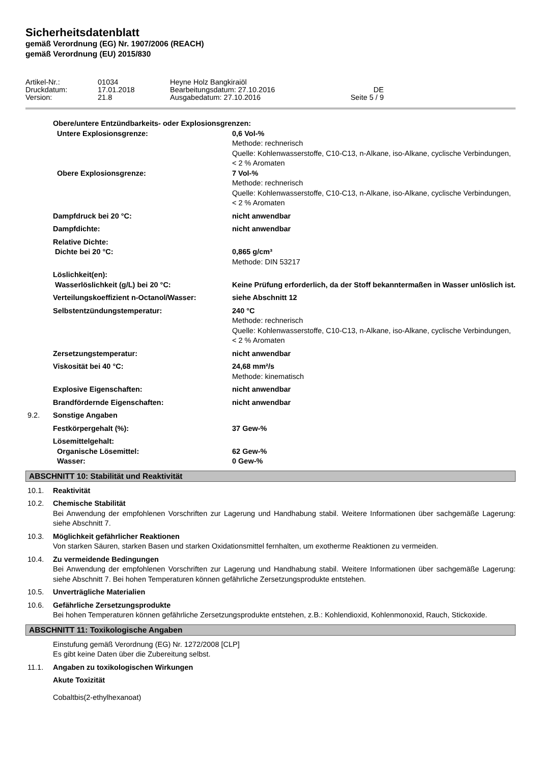Sicherheitsdatenblatt
gemäß Verordnung (EG) Nr. 1907/2006 (REACH)
gemäß Verordnung (EU) 2015/830
Artikel-Nr.: 01034 Heyne Holz Bangkiraiöl Druckdatum: 17.01.2018 Bearbeitungsdatum: 27.10.2016 DE Version: 21.8 Ausgabedatum: 27.10.2016 Seite 5 / 9
Obere/untere Entzündbarkeits- oder Explosionsgrenzen:
Untere Explosionsgrenze: 0,6 Vol-%
Methode: rechnerisch
Quelle: Kohlenwasserstoffe, C10-C13, n-Alkane, iso-Alkane, cyclische Verbindungen, < 2 % Aromaten
Obere Explosionsgrenze: 7 Vol-%
Methode: rechnerisch
Quelle: Kohlenwasserstoffe, C10-C13, n-Alkane, iso-Alkane, cyclische Verbindungen, < 2 % Aromaten
Dampfdruck bei 20 °C: nicht anwendbar
Dampfdichte: nicht anwendbar
Relative Dichte:
Dichte bei 20 °C:
0,865 g/cm³
Methode: DIN 53217
Löslichkeit(en):
Wasserlöslichkeit (g/L) bei 20 °C:
Keine Prüfung erforderlich, da der Stoff bekanntermaßen in Wasser unlöslich ist.
Verteilungskoeffizient n-Octanol/Wasser: siehe Abschnitt 12
Selbstentzündungstemperatur: 240 °C
Methode: rechnerisch
Quelle: Kohlenwasserstoffe, C10-C13, n-Alkane, iso-Alkane, cyclische Verbindungen, < 2 % Aromaten
Zersetzungstemperatur: nicht anwendbar
Viskosität bei 40 °C: 24,68 mm²/s
Methode: kinematisch
Explosive Eigenschaften: nicht anwendbar
Brandfördernde Eigenschaften: nicht anwendbar
9.2. Sonstige Angaben
Festkörpergehalt (%): 37 Gew-%
Lösemittelgehalt:
Organische Lösemittel:
Wasser:
62 Gew-%
0 Gew-%
ABSCHNITT 10: Stabilität und Reaktivität
10.1. Reaktivität
10.2. Chemische Stabilität
Bei Anwendung der empfohlenen Vorschriften zur Lagerung und Handhabung stabil. Weitere Informationen über sachgemäße Lagerung: siehe Abschnitt 7.
10.3. Möglichkeit gefährlicher Reaktionen
Von starken Säuren, starken Basen und starken Oxidationsmittel fernhalten, um exotherme Reaktionen zu vermeiden.
10.4. Zu vermeidende Bedingungen
Bei Anwendung der empfohlenen Vorschriften zur Lagerung und Handhabung stabil. Weitere Informationen über sachgemäße Lagerung: siehe Abschnitt 7. Bei hohen Temperaturen können gefährliche Zersetzungsprodukte entstehen.
10.5. Unverträgliche Materialien
10.6. Gefährliche Zersetzungsprodukte
Bei hohen Temperaturen können gefährliche Zersetzungsprodukte entstehen, z.B.: Kohlendioxid, Kohlenmonoxid, Rauch, Stickoxide.
ABSCHNITT 11: Toxikologische Angaben
Einstufung gemäß Verordnung (EG) Nr. 1272/2008 [CLP]
Es gibt keine Daten über die Zubereitung selbst.
11.1. Angaben zu toxikologischen Wirkungen
Akute Toxizität
Cobaltbis(2-ethylhexanoat)